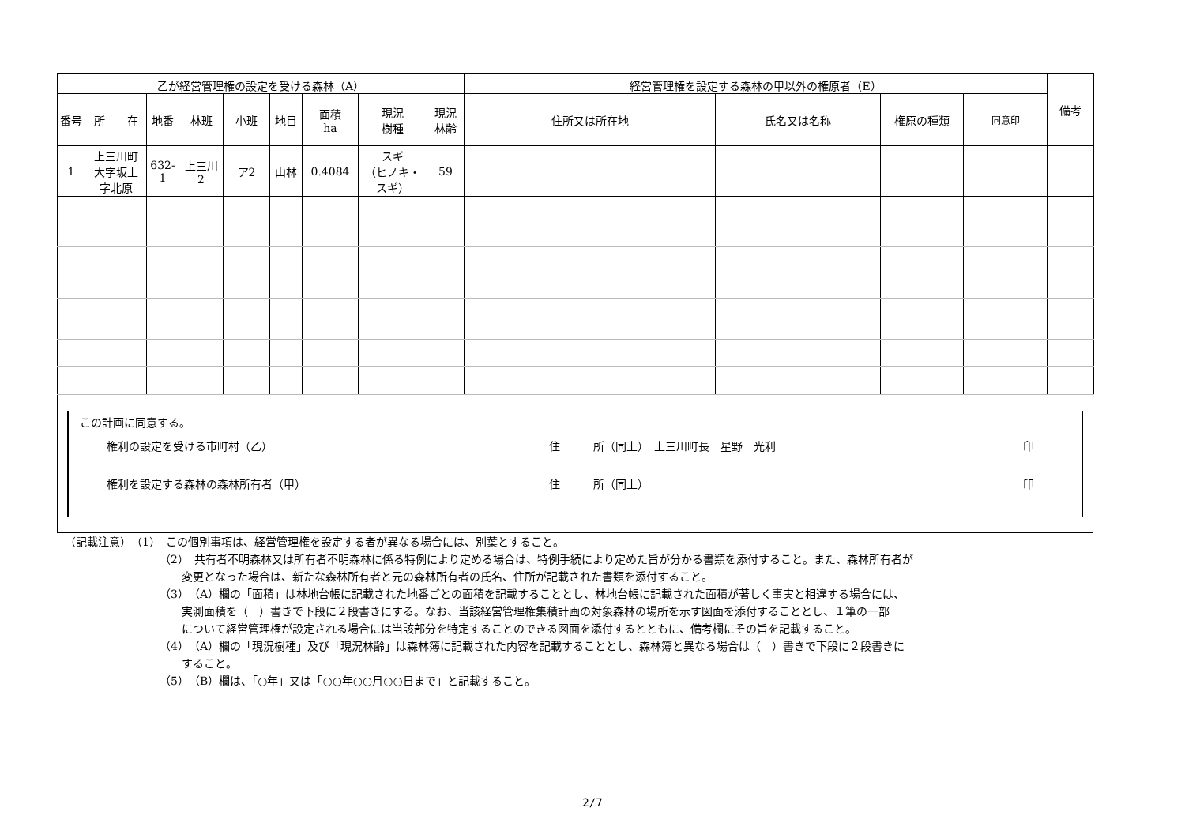| 乙が経営管理権の設定を受ける森林（A） | | | | | | | | | 経営管理権を設定する森林の甲以外の権原者（E） | | | | 備考 |
| --- | --- | --- | --- | --- | --- | --- | --- | --- | --- | --- | --- | --- | --- |
| 番号 | 所 在 | 地番 | 林班 | 小班 | 地目 | 面積 ha | 現況 樹種 | 現況 林齢 | 住所又は所在地 | 氏名又は名称 | 権原の種類 | 同意印 | |
| 1 | 上三川町 大字坂上 字北原 | 632-1 | 上三川 2 | ア2 | 山林 | 0.4084 | スギ （ヒノキ・ スギ） | 59 | | | | | |
この計画に同意する。
権利の設定を受ける市町村（乙） 住　　　所（同上）　上三川町長　星野　光利 印
権利を設定する森林の森林所有者（甲） 住　　　所（同上） 印
（記載注意）　（1）　この個別事項は、経営管理権を設定する者が異なる場合には、別葉とすること。
（2）　共有者不明森林又は所有者不明森林に係る特例により定める場合は、特例手続により定めた旨が分かる書類を添付すること。また、森林所有者が
　　変更となった場合は、新たな森林所有者と元の森林所有者の氏名、住所が記載された書類を添付すること。
（3）（A）欄の「面積」は林地台帳に記載された地番ごとの面積を記載することとし、林地台帳に記載された面積が著しく事実と相違する場合には、
　　実測面積を（　）書きで下段に２段書きにする。なお、当該経営管理権集積計画の対象森林の場所を示す図面を添付することとし、１筆の一部
　　について経営管理権が設定される場合には当該部分を特定することのできる図面を添付するとともに、備考欄にその旨を記載すること。
（4）（A）欄の「現況樹種」及び「現況林齢」は森林簿に記載された内容を記載することとし、森林簿と異なる場合は（　）書きで下段に２段書きに
　　すること。
（5）（B）欄は、「○年」又は「○○年○○月○○日まで」と記載すること。
2/7